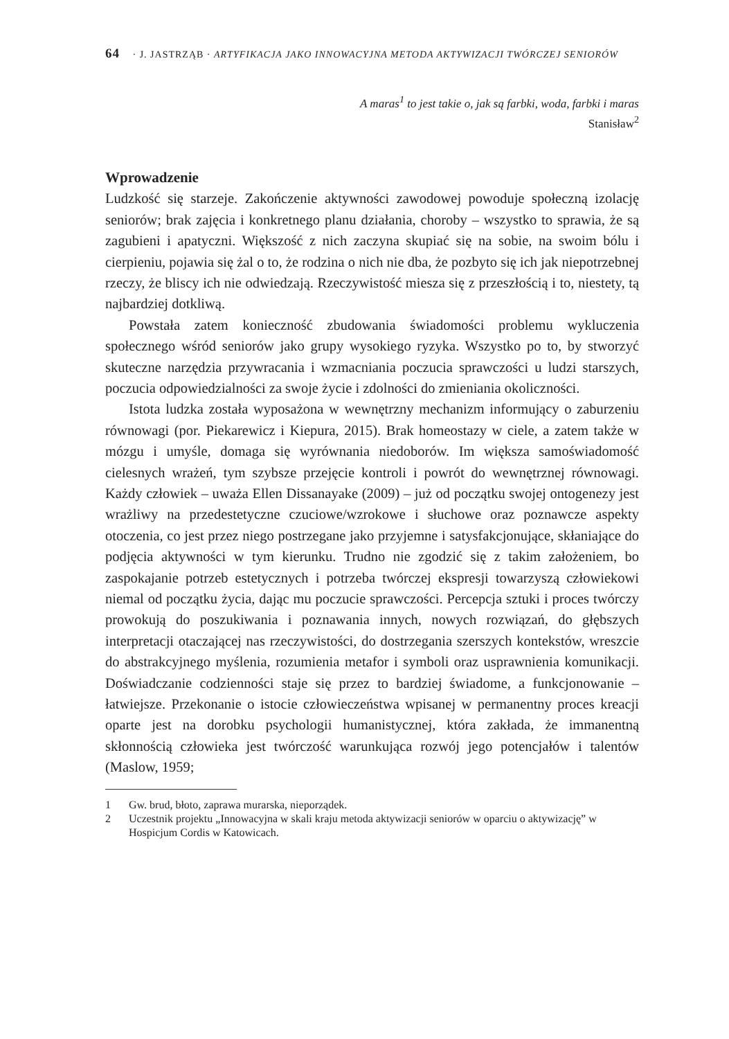64 · J. JASTRZĄB · ARTYFIKACJA JAKO INNOWACYJNA METODA AKTYWIZACJI TWÓRCZEJ SENIORÓW
A maras<sup>1</sup> to jest takie o, jak są farbki, woda, farbki i maras
Stanisław<sup>2</sup>
Wprowadzenie
Ludzkość się starzeje. Zakończenie aktywności zawodowej powoduje społeczną izolację seniorów; brak zajęcia i konkretnego planu działania, choroby – wszystko to sprawia, że są zagubieni i apatyczni. Większość z nich zaczyna skupiać się na sobie, na swoim bólu i cierpieniu, pojawia się żal o to, że rodzina o nich nie dba, że pozbyto się ich jak niepotrzebnej rzeczy, że bliscy ich nie odwiedzają. Rzeczywistość miesza się z przeszłością i to, niestety, tą najbardziej dotkliwą.
Powstała zatem konieczność zbudowania świadomości problemu wykluczenia społecznego wśród seniorów jako grupy wysokiego ryzyka. Wszystko po to, by stworzyć skuteczne narzędzia przywracania i wzmacniania poczucia sprawczości u ludzi starszych, poczucia odpowiedzialności za swoje życie i zdolności do zmieniania okoliczności.
Istota ludzka została wyposażona w wewnętrzny mechanizm informujący o zaburzeniu równowagi (por. Piekarewicz i Kiepura, 2015). Brak homeostazy w ciele, a zatem także w mózgu i umyśle, domaga się wyrównania niedoborów. Im większa samoświadomość cielesnych wrażeń, tym szybsze przejęcie kontroli i powrót do wewnętrznej równowagi. Każdy człowiek – uważa Ellen Dissanayake (2009) – już od początku swojej ontogenezy jest wrażliwy na przedestetyczne czuciowe/wzrokowe i słuchowe oraz poznawcze aspekty otoczenia, co jest przez niego postrzegane jako przyjemne i satysfakcjonujące, skłaniające do podjęcia aktywności w tym kierunku. Trudno nie zgodzić się z takim założeniem, bo zaspokajanie potrzeb estetycznych i potrzeba twórczej ekspresji towarzyszą człowiekowi niemal od początku życia, dając mu poczucie sprawczości. Percepcja sztuki i proces twórczy prowokują do poszukiwania i poznawania innych, nowych rozwiązań, do głębszych interpretacji otaczającej nas rzeczywistości, do dostrzegania szerszych kontekstów, wreszcie do abstrakcyjnego myślenia, rozumienia metafor i symboli oraz usprawnienia komunikacji. Doświadczanie codzienności staje się przez to bardziej świadome, a funkcjonowanie – łatwiejsze. Przekonanie o istocie człowieczeństwa wpisanej w permanentny proces kreacji oparte jest na dorobku psychologii humanistycznej, która zakłada, że immanentną skłonnością człowieka jest twórczość warunkująca rozwój jego potencjałów i talentów (Maslow, 1959;
1 Gw. brud, błoto, zaprawa murarska, nieporządek.
2 Uczestnik projektu „Innowacyjna w skali kraju metoda aktywizacji seniorów w oparciu o aktywizację” w Hospicjum Cordis w Katowicach.